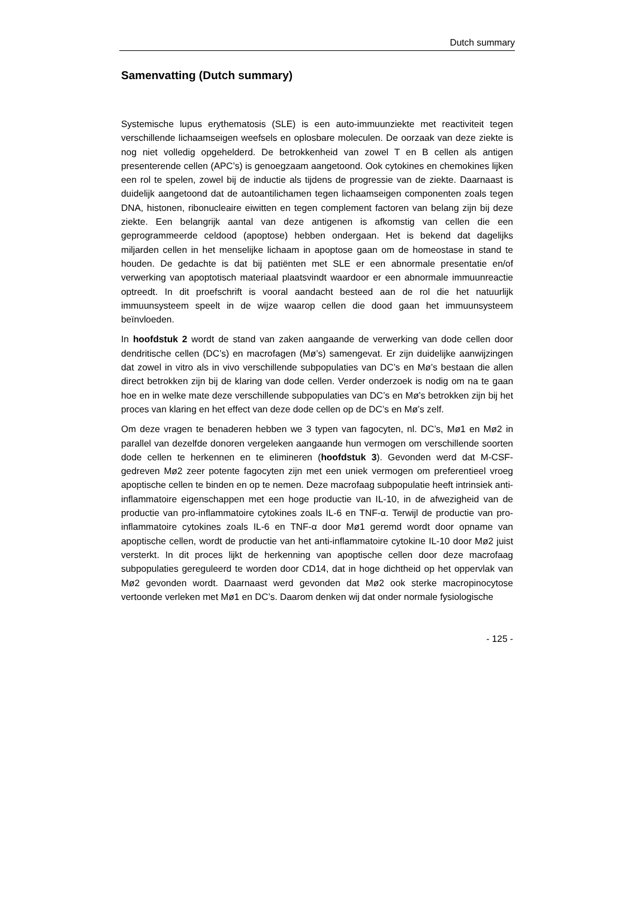Dutch summary
Samenvatting (Dutch summary)
Systemische lupus erythematosis (SLE) is een auto-immuunziekte met reactiviteit tegen verschillende lichaamseigen weefsels en oplosbare moleculen. De oorzaak van deze ziekte is nog niet volledig opgehelderd. De betrokkenheid van zowel T en B cellen als antigen presenterende cellen (APC’s) is genoegzaam aangetoond. Ook cytokines en chemokines lijken een rol te spelen, zowel bij de inductie als tijdens de progressie van de ziekte. Daarnaast is duidelijk aangetoond dat de autoantilichamen tegen lichaamseigen componenten zoals tegen DNA, histonen, ribonucleaire eiwitten en tegen complement factoren van belang zijn bij deze ziekte. Een belangrijk aantal van deze antigenen is afkomstig van cellen die een geprogrammeerde celdood (apoptose) hebben ondergaan. Het is bekend dat dagelijks miljarden cellen in het menselijke lichaam in apoptose gaan om de homeostase in stand te houden. De gedachte is dat bij patiënten met SLE er een abnormale presentatie en/of verwerking van apoptotisch materiaal plaatsvindt waardoor er een abnormale immuunreactie optreedt. In dit proefschrift is vooral aandacht besteed aan de rol die het natuurlijk immuunsysteem speelt in de wijze waarop cellen die dood gaan het immuunsysteem beïnvloeden.
In hoofdstuk 2 wordt de stand van zaken aangaande de verwerking van dode cellen door dendritische cellen (DC’s) en macrofagen (Mø’s) samengevat. Er zijn duidelijke aanwijzingen dat zowel in vitro als in vivo verschillende subpopulaties van DC’s en Mø’s bestaan die allen direct betrokken zijn bij de klaring van dode cellen. Verder onderzoek is nodig om na te gaan hoe en in welke mate deze verschillende subpopulaties van DC’s en Mø’s betrokken zijn bij het proces van klaring en het effect van deze dode cellen op de DC’s en Mø’s zelf.
Om deze vragen te benaderen hebben we 3 typen van fagocyten, nl. DC’s, Mø1 en Mø2 in parallel van dezelfde donoren vergeleken aangaande hun vermogen om verschillende soorten dode cellen te herkennen en te elimineren (hoofdstuk 3). Gevonden werd dat M-CSF-gedreven Mø2 zeer potente fagocyten zijn met een uniek vermogen om preferentieel vroeg apoptische cellen te binden en op te nemen. Deze macrofaag subpopulatie heeft intrinsiek anti-inflammatoire eigenschappen met een hoge productie van IL-10, in de afwezigheid van de productie van pro-inflammatoire cytokines zoals IL-6 en TNF-α. Terwijl de productie van pro-inflammatoire cytokines zoals IL-6 en TNF-α door Mø1 geremd wordt door opname van apoptische cellen, wordt de productie van het anti-inflammatoire cytokine IL-10 door Mø2 juist versterkt. In dit proces lijkt de herkenning van apoptische cellen door deze macrofaag subpopulaties gereguleerd te worden door CD14, dat in hoge dichtheid op het oppervlak van Mø2 gevonden wordt. Daarnaast werd gevonden dat Mø2 ook sterke macropinocytose vertoonde verleken met Mø1 en DC’s. Daarom denken wij dat onder normale fysiologische
- 125 -